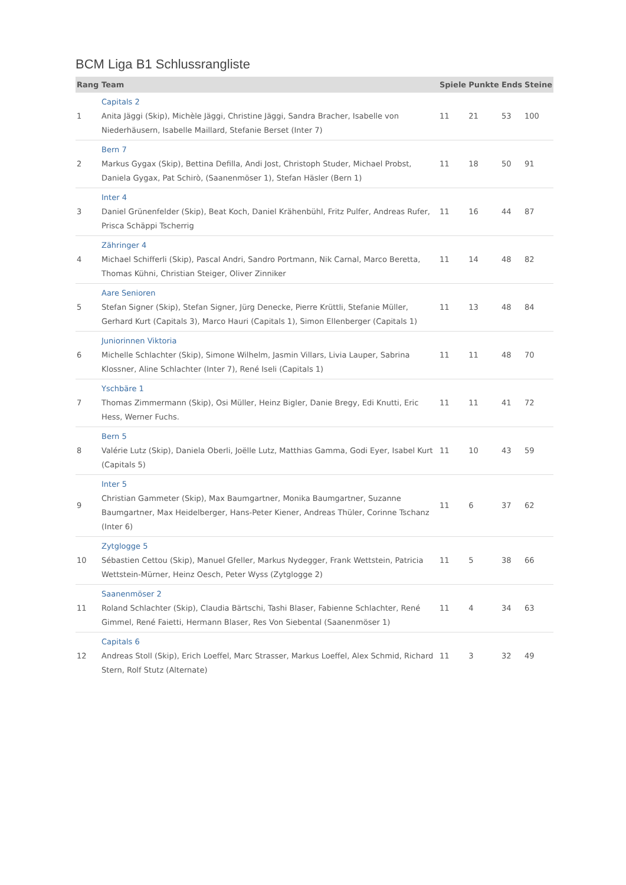BCM Liga B1 Schlussrangliste
| Rang | Team | Spiele | Punkte | Ends | Steine |
| --- | --- | --- | --- | --- | --- |
| 1 | Capitals 2 Anita Jäggi (Skip), Michèle Jäggi, Christine Jäggi, Sandra Bracher, Isabelle von Niederhäusern, Isabelle Maillard, Stefanie Berset (Inter 7) | 11 | 21 | 53 | 100 |
| 2 | Bern 7 Markus Gygax (Skip), Bettina Defilla, Andi Jost, Christoph Studer, Michael Probst, Daniela Gygax, Pat Schirò, (Saanenmöser 1), Stefan Häsler (Bern 1) | 11 | 18 | 50 | 91 |
| 3 | Inter 4 Daniel Grünenfelder (Skip), Beat Koch, Daniel Krähenbühl, Fritz Pulfer, Andreas Rufer, Prisca Schäppi Tscherrig | 11 | 16 | 44 | 87 |
| 4 | Zähringer 4 Michael Schifferli (Skip), Pascal Andri, Sandro Portmann, Nik Carnal, Marco Beretta, Thomas Kühni, Christian Steiger, Oliver Zinniker | 11 | 14 | 48 | 82 |
| 5 | Aare Senioren Stefan Signer (Skip), Stefan Signer, Jürg Denecke, Pierre Krüttli, Stefanie Müller, Gerhard Kurt (Capitals 3), Marco Hauri (Capitals 1), Simon Ellenberger (Capitals 1) | 11 | 13 | 48 | 84 |
| 6 | Juniorinnen Viktoria Michelle Schlachter (Skip), Simone Wilhelm, Jasmin Villars, Livia Lauper, Sabrina Klossner, Aline Schlachter (Inter 7), René Iseli (Capitals 1) | 11 | 11 | 48 | 70 |
| 7 | Yschbäre 1 Thomas Zimmermann (Skip), Osi Müller, Heinz Bigler, Danie Bregy, Edi Knutti, Eric Hess, Werner Fuchs. | 11 | 11 | 41 | 72 |
| 8 | Bern 5 Valérie Lutz (Skip), Daniela Oberli, Joëlle Lutz, Matthias Gamma, Godi Eyer, Isabel Kurt (Capitals 5) | 11 | 10 | 43 | 59 |
| 9 | Inter 5 Christian Gammeter (Skip), Max Baumgartner, Monika Baumgartner, Suzanne Baumgartner, Max Heidelberger, Hans-Peter Kiener, Andreas Thüler, Corinne Tschanz (Inter 6) | 11 | 6 | 37 | 62 |
| 10 | Zytglogge 5 Sébastien Cettou (Skip), Manuel Gfeller, Markus Nydegger, Frank Wettstein, Patricia Wettstein-Mürner, Heinz Oesch, Peter Wyss (Zytglogge 2) | 11 | 5 | 38 | 66 |
| 11 | Saanenmöser 2 Roland Schlachter (Skip), Claudia Bärtschi, Tashi Blaser, Fabienne Schlachter, René Gimmel, René Faietti, Hermann Blaser, Res Von Siebental (Saanenmöser 1) | 11 | 4 | 34 | 63 |
| 12 | Capitals 6 Andreas Stoll (Skip), Erich Loeffel, Marc Strasser, Markus Loeffel, Alex Schmid, Richard Stern, Rolf Stutz (Alternate) | 11 | 3 | 32 | 49 |